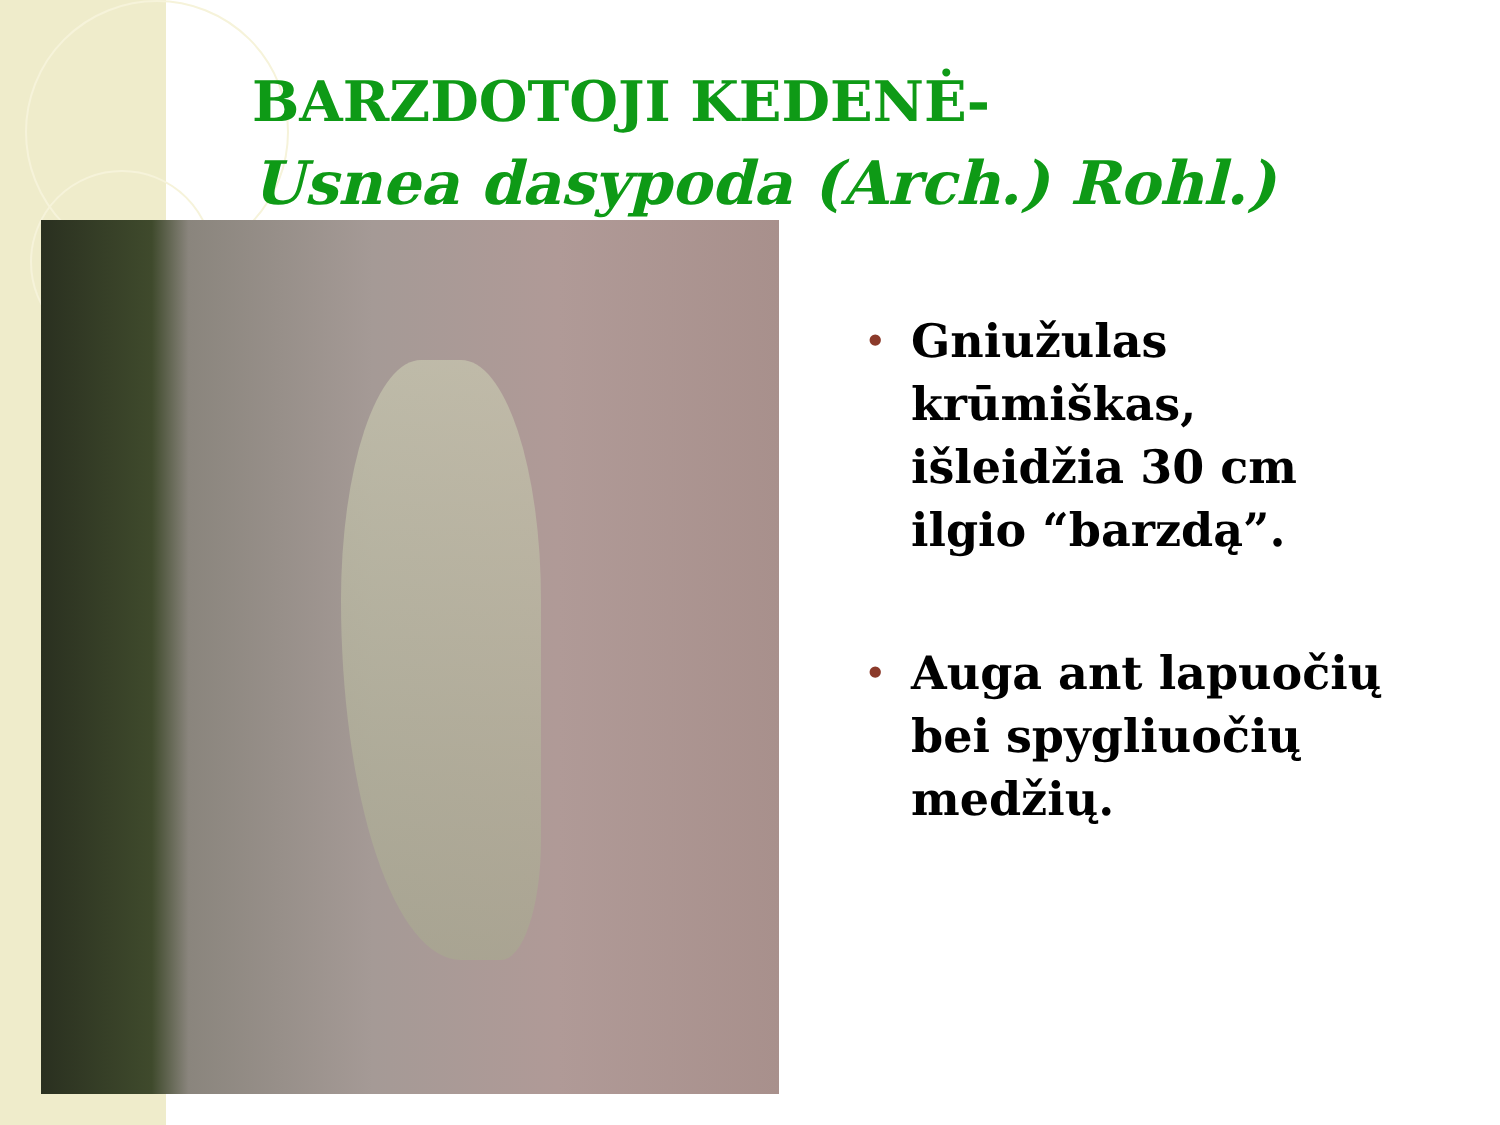BARZDOTOJI KEDENĖ-
Usnea dasypoda (Arch.) Rohl.)
• Gniužulas krūmiškas, išleidžia 30 cm ilgio “barzdą”.
• Auga ant lapuočių bei spygliuočių medžių.